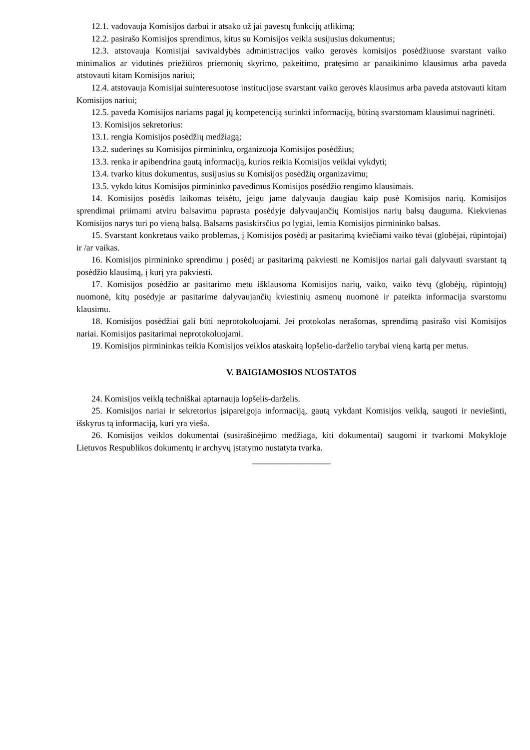12.1. vadovauja Komisijos darbui ir atsako už jai pavestų funkcijų atlikimą;
12.2. pasirašo Komisijos sprendimus, kitus su Komisijos veikla susijusius dokumentus;
12.3. atstovauja Komisijai savivaldybės administracijos vaiko gerovės komisijos posėdžiuose svarstant vaiko minimalios ar vidutinės priežiūros priemonių skyrimo, pakeitimo, pratęsimo ar panaikinimo klausimus arba paveda atstovauti kitam Komisijos nariui;
12.4. atstovauja Komisijai suinteresuotose institucijose svarstant vaiko gerovės klausimus arba paveda atstovauti kitam Komisijos nariui;
12.5. paveda Komisijos nariams pagal jų kompetenciją surinkti informaciją, būtiną svarstomam klausimui nagrinėti.
13. Komisijos sekretorius:
13.1. rengia Komisijos posėdžių medžiagą;
13.2. suderinęs su Komisijos pirmininku, organizuoja Komisijos posėdžius;
13.3. renka ir apibendrina gautą informaciją, kurios reikia Komisijos veiklai vykdyti;
13.4. tvarko kitus dokumentus, susijusius su Komisijos posėdžių organizavimu;
13.5. vykdo kitus Komisijos pirmininko pavedimus Komisijos posėdžio rengimo klausimais.
14. Komisijos posėdis laikomas teisėtu, jeigu jame dalyvauja daugiau kaip pusė Komisijos narių. Komisijos sprendimai priimami atviru balsavimu paprasta posėdyje dalyvaujančių Komisijos narių balsų dauguma. Kiekvienas Komisijos narys turi po vieną balsą. Balsams pasiskirsčius po lygiai, lemia Komisijos pirmininko balsas.
15. Svarstant konkretaus vaiko problemas, į Komisijos posėdį ar pasitarimą kviečiami vaiko tėvai (globėjai, rūpintojai) ir /ar vaikas.
16. Komisijos pirmininko sprendimu į posėdį ar pasitarimą pakviesti ne Komisijos nariai gali dalyvauti svarstant tą posėdžio klausimą, į kurį yra pakviesti.
17. Komisijos posėdžio ar pasitarimo metu išklausoma Komisijos narių, vaiko, vaiko tėvų (globėjų, rūpintojų) nuomonė, kitų posėdyje ar pasitarime dalyvaujančių kviestinių asmenų nuomonė ir pateikta informacija svarstomu klausimu.
18. Komisijos posėdžiai gali būti neprotokoluojami. Jei protokolas nerašomas, sprendimą pasirašo visi Komisijos nariai. Komisijos pasitarimai neprotokoluojami.
19. Komisijos pirmininkas teikia Komisijos veiklos ataskaitą lopšelio-darželio tarybai vieną kartą per metus.
V. BAIGIAMOSIOS NUOSTATOS
24. Komisijos veiklą techniškai aptarnauja lopšelis-darželis.
25. Komisijos nariai ir sekretorius įsipareigoja informaciją, gautą vykdant Komisijos veiklą, saugoti ir neviešinti, išskyrus tą informaciją, kuri yra vieša.
26. Komisijos veiklos dokumentai (susirašinėjimo medžiaga, kiti dokumentai) saugomi ir tvarkomi Mokykloje Lietuvos Respublikos dokumentų ir archyvų įstatymo nustatyta tvarka.
__________________